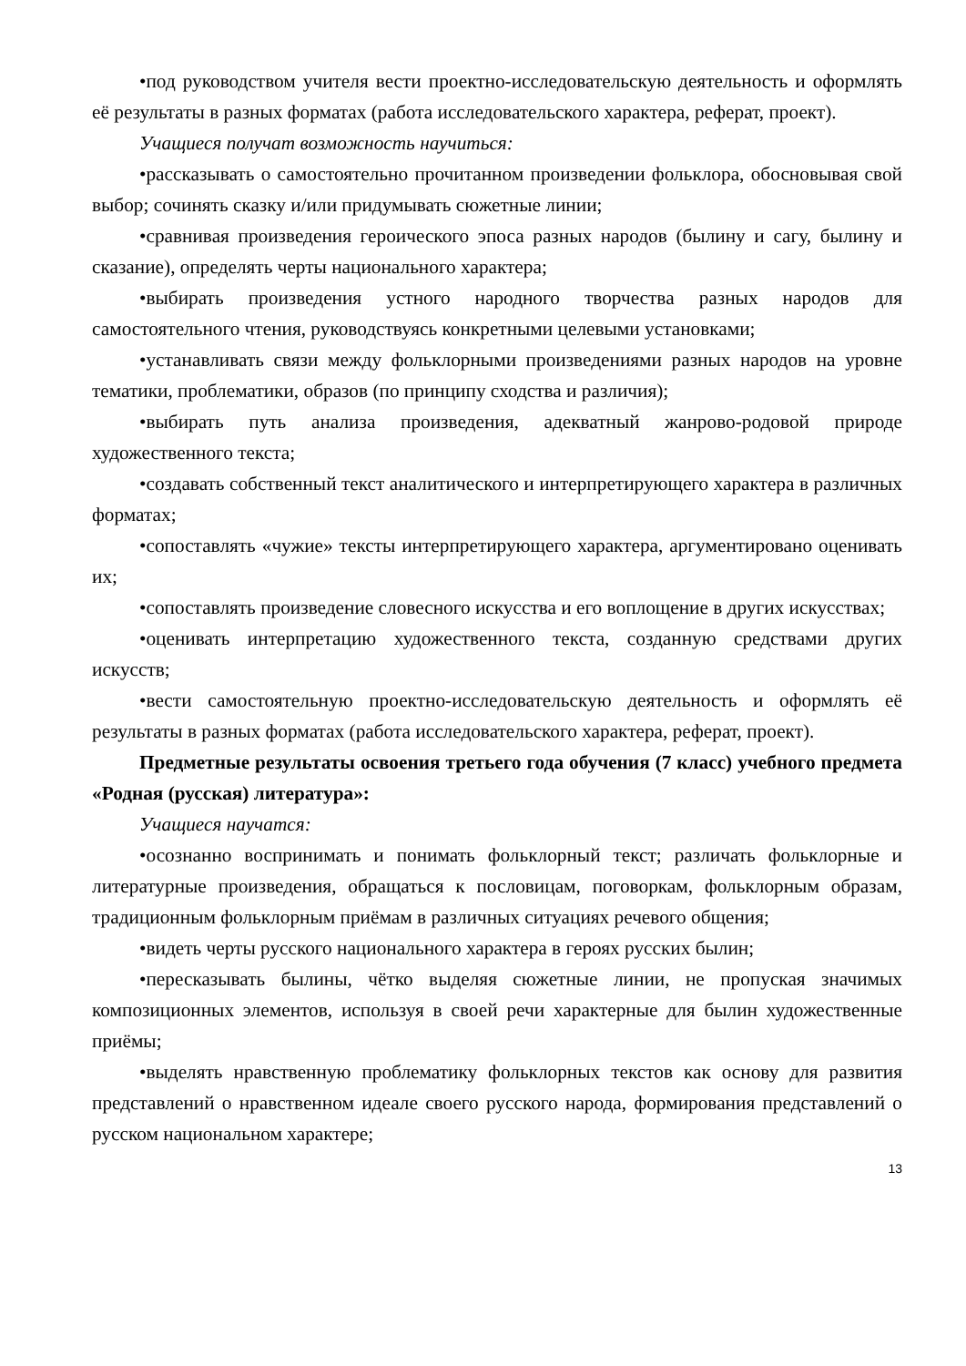•под руководством учителя вести проектно-исследовательскую деятельность и оформлять её результаты в разных форматах (работа исследовательского характера, реферат, проект).
Учащиеся получат возможность научиться:
•рассказывать о самостоятельно прочитанном произведении фольклора, обосновывая свой выбор; сочинять сказку и/или придумывать сюжетные линии;
•сравнивая произведения героического эпоса разных народов (былину и сагу, былину и сказание), определять черты национального характера;
•выбирать произведения устного народного творчества разных народов для самостоятельного чтения, руководствуясь конкретными целевыми установками;
•устанавливать связи между фольклорными произведениями разных народов на уровне тематики, проблематики, образов (по принципу сходства и различия);
•выбирать путь анализа произведения, адекватный жанрово-родовой природе художественного текста;
•создавать собственный текст аналитического и интерпретирующего характера в различных форматах;
•сопоставлять «чужие» тексты интерпретирующего характера, аргументировано оценивать их;
•сопоставлять произведение словесного искусства и его воплощение в других искусствах;
•оценивать интерпретацию художественного текста, созданную средствами других искусств;
•вести самостоятельную проектно-исследовательскую деятельность и оформлять её результаты в разных форматах (работа исследовательского характера, реферат, проект).
Предметные результаты освоения третьего года обучения (7 класс) учебного предмета «Родная (русская) литература»:
Учащиеся научатся:
•осознанно воспринимать и понимать фольклорный текст; различать фольклорные и литературные произведения, обращаться к пословицам, поговоркам, фольклорным образам, традиционным фольклорным приёмам в различных ситуациях речевого общения;
•видеть черты русского национального характера в героях русских былин;
•пересказывать былины, чётко выделяя сюжетные линии, не пропуская значимых композиционных элементов, используя в своей речи характерные для былин художественные приёмы;
•выделять нравственную проблематику фольклорных текстов как основу для развития представлений о нравственном идеале своего русского народа, формирования представлений о русском национальном характере;
13